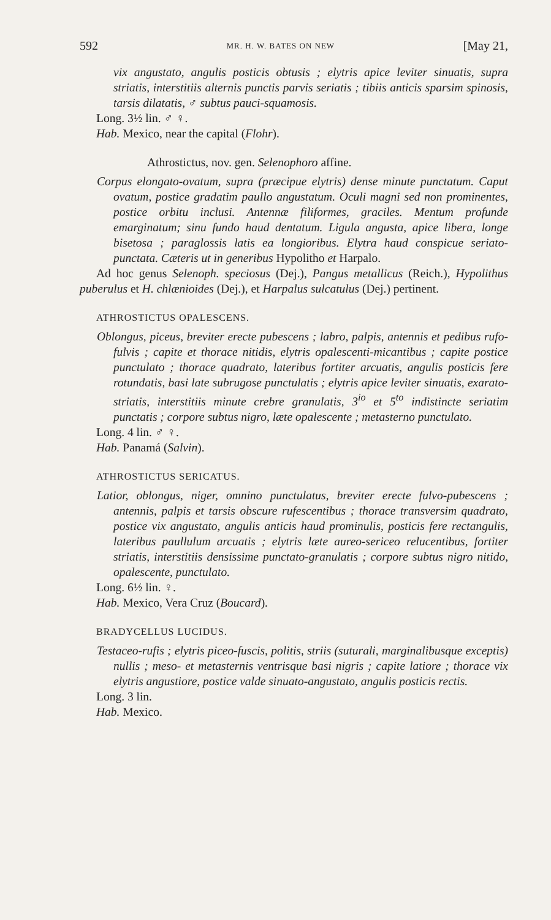592 MR. H. W. BATES ON NEW [May 21,
vix angustato, angulis posticis obtusis ; elytris apice leviter sinuatis, supra striatis, interstitiis alternis punctis parvis seriatis ; tibiis anticis sparsim spinosis, tarsis dilatatis, ♂ subtus pauci-squamosis.
Long. 3½ lin. ♂ ♀.
Hab. Mexico, near the capital (Flohr).
Athrostictus, nov. gen. Selenophoro affine.
Corpus elongato-ovatum, supra (præcipue elytris) dense minute punctatum. Caput ovatum, postice gradatim paullo angustatum. Oculi magni sed non prominentes, postice orbitu inclusi. Antennæ filiformes, graciles. Mentum profunde emarginatum; sinu fundo haud dentatum. Ligula angusta, apice libera, longe bisetosa ; paraglossis latis ea longioribus. Elytra haud conspicue seriato-punctata. Cæteris ut in generibus Hypolitho et Harpalo.
Ad hoc genus Selenoph. speciosus (Dej.), Pangus metallicus (Reich.), Hypolithus puberulus et H. chlænioides (Dej.), et Harpalus sulcatulus (Dej.) pertinent.
ATHROSTICTUS OPALESCENS.
Oblongus, piceus, breviter erecte pubescens ; labro, palpis, antennis et pedibus rufo-fulvis ; capite et thorace nitidis, elytris opalescenti-micantibus ; capite postice punctulato ; thorace quadrato, lateribus fortiter arcuatis, angulis posticis fere rotundatis, basi late subrugose punctulatis ; elytris apice leviter sinuatis, exarato-striatis, interstitiis minute crebre granulatis, 3<sup>io</sup> et 5<sup>to</sup> indistincte seriatim punctatis ; corpore subtus nigro, læte opalescente ; metasterno punctulato.
Long. 4 lin. ♂ ♀.
Hab. Panamá (Salvin).
ATHROSTICTUS SERICATUS.
Latior, oblongus, niger, omnino punctulatus, breviter erecte fulvo-pubescens ; antennis, palpis et tarsis obscure rufescentibus ; thorace transversim quadrato, postice vix angustato, angulis anticis haud prominulis, posticis fere rectangulis, lateribus paullulum arcuatis ; elytris læte aureo-sericeo relucentibus, fortiter striatis, interstitiis densissime punctato-granulatis ; corpore subtus nigro nitido, opalescente, punctulato.
Long. 6½ lin. ♀.
Hab. Mexico, Vera Cruz (Boucard).
BRADYCELLUS LUCIDUS.
Testaceo-rufis ; elytris piceo-fuscis, politis, striis (suturali, marginalibusque exceptis) nullis ; meso- et metasternis ventrisque basi nigris ; capite latiore ; thorace vix elytris angustiore, postice valde sinuato-angustato, angulis posticis rectis.
Long. 3 lin.
Hab. Mexico.